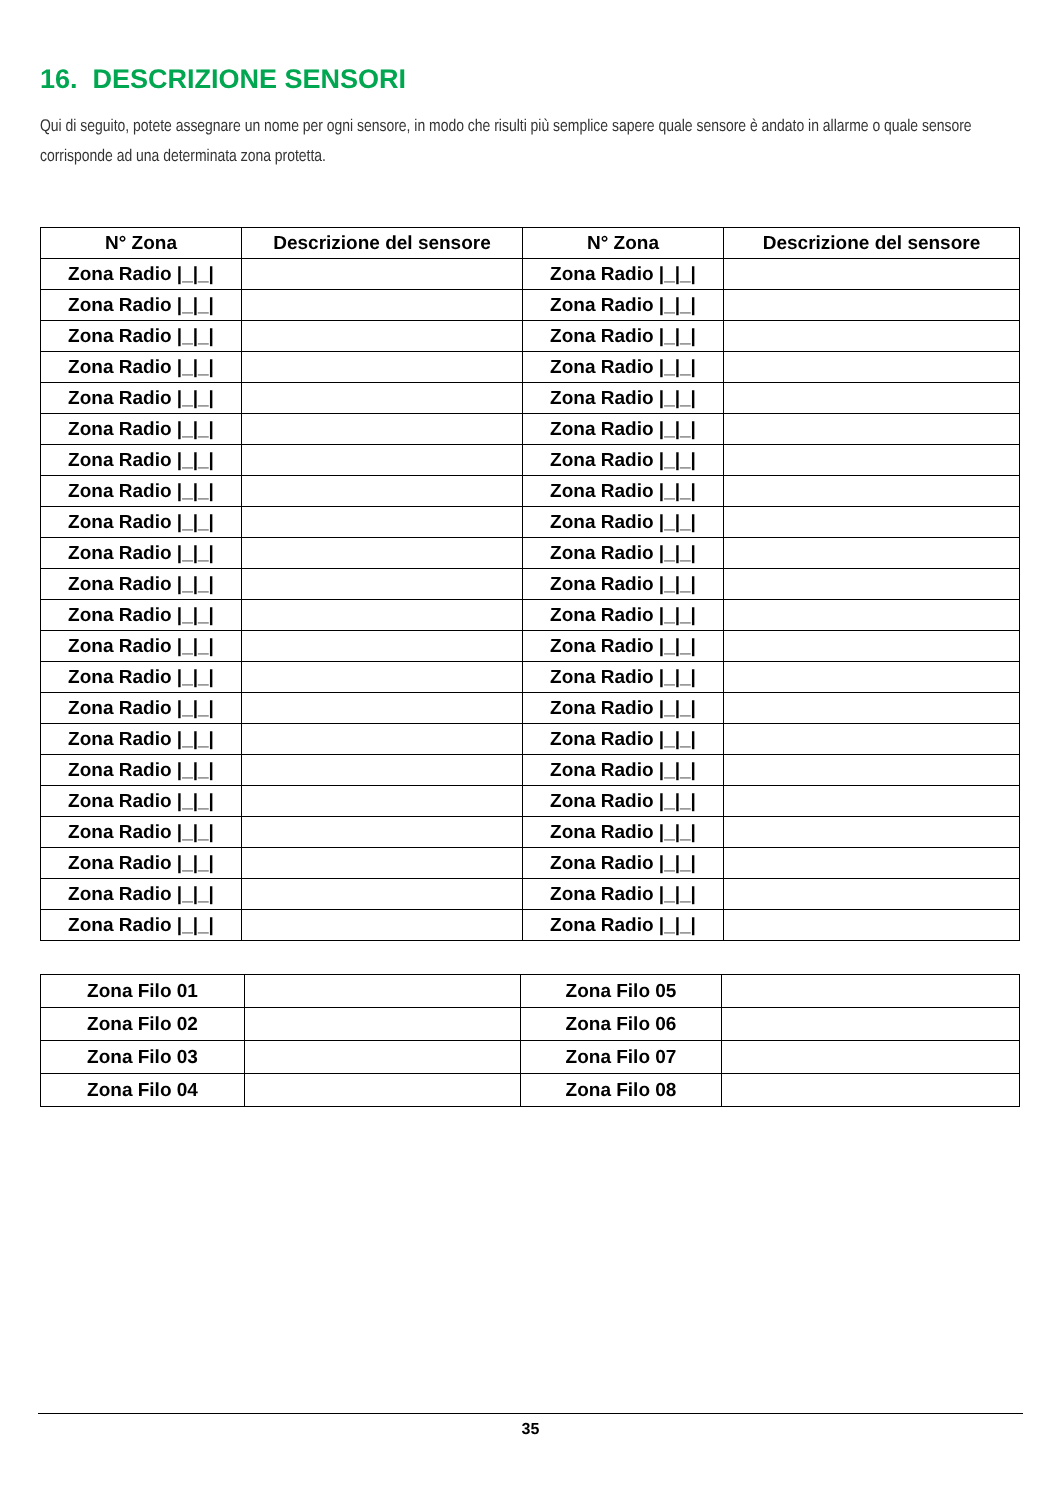16. DESCRIZIONE SENSORI
Qui di seguito, potete assegnare un nome per ogni sensore, in modo che risulti più semplice sapere quale sensore è andato in allarme o quale sensore corrisponde ad una determinata zona protetta.
| N° Zona | Descrizione del sensore | N° Zona | Descrizione del sensore |
| --- | --- | --- | --- |
| Zona Radio /_/_/ | | Zona Radio /_/_/ | |
| Zona Radio /_/_/ | | Zona Radio /_/_/ | |
| Zona Radio /_/_/ | | Zona Radio /_/_/ | |
| Zona Radio /_/_/ | | Zona Radio /_/_/ | |
| Zona Radio /_/_/ | | Zona Radio /_/_/ | |
| Zona Radio /_/_/ | | Zona Radio /_/_/ | |
| Zona Radio /_/_/ | | Zona Radio /_/_/ | |
| Zona Radio /_/_/ | | Zona Radio /_/_/ | |
| Zona Radio /_/_/ | | Zona Radio /_/_/ | |
| Zona Radio /_/_/ | | Zona Radio /_/_/ | |
| Zona Radio /_/_/ | | Zona Radio /_/_/ | |
| Zona Radio /_/_/ | | Zona Radio /_/_/ | |
| Zona Radio /_/_/ | | Zona Radio /_/_/ | |
| Zona Radio /_/_/ | | Zona Radio /_/_/ | |
| Zona Radio /_/_/ | | Zona Radio /_/_/ | |
| Zona Radio /_/_/ | | Zona Radio /_/_/ | |
| Zona Radio /_/_/ | | Zona Radio /_/_/ | |
| Zona Radio /_/_/ | | Zona Radio /_/_/ | |
| Zona Radio /_/_/ | | Zona Radio /_/_/ | |
| Zona Radio /_/_/ | | Zona Radio /_/_/ | |
| Zona Radio /_/_/ | | Zona Radio /_/_/ | |
| Zona Radio /_/_/ | | Zona Radio /_/_/ | |
| Zona Filo 01 | | Zona Filo 05 | |
| Zona Filo 02 | | Zona Filo 06 | |
| Zona Filo 03 | | Zona Filo 07 | |
| Zona Filo 04 | | Zona Filo 08 | |
35